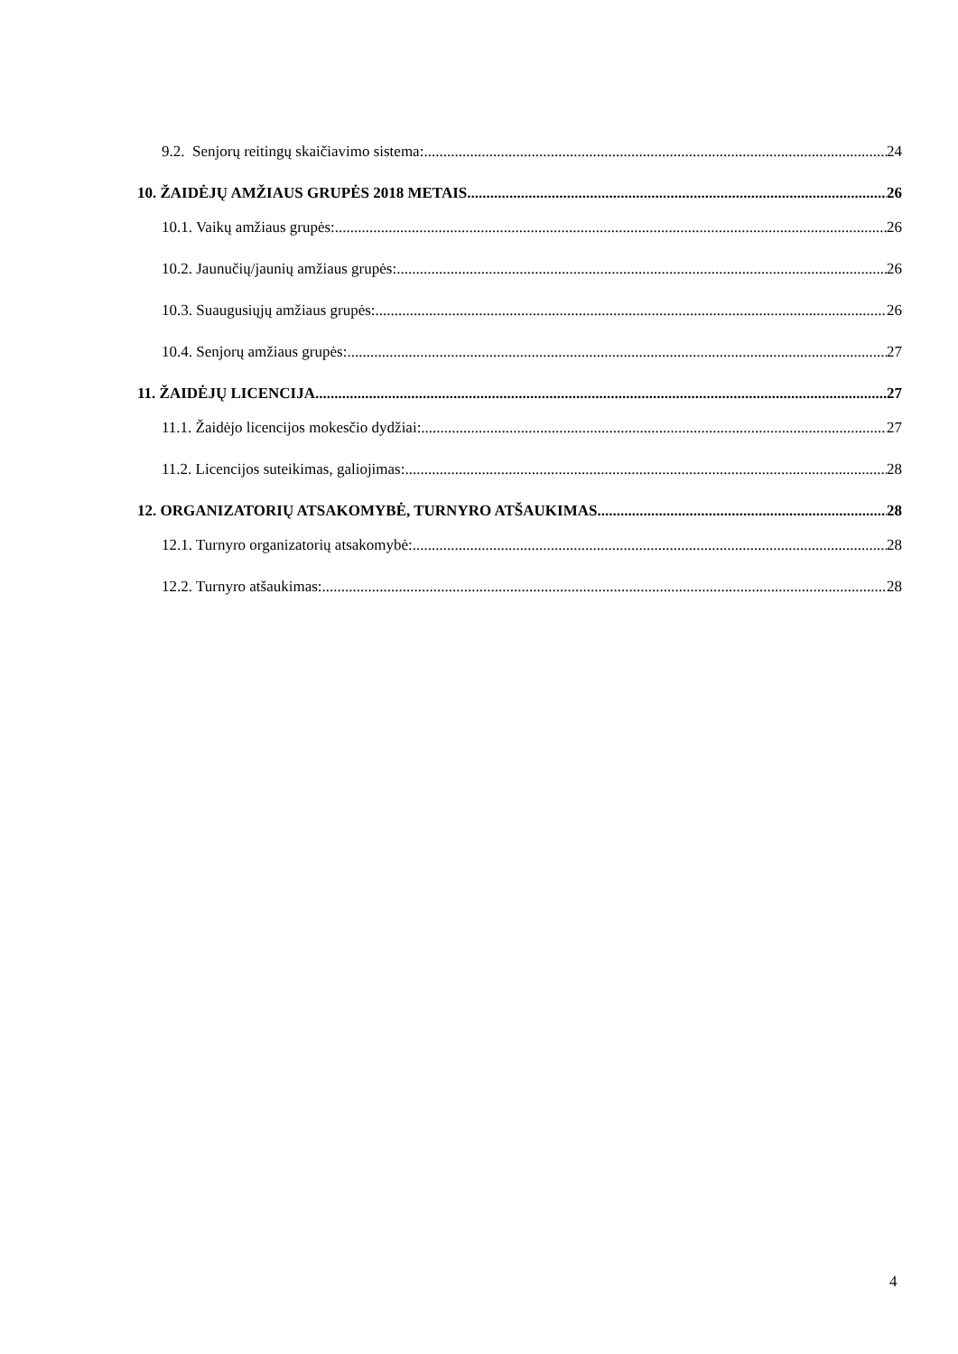9.2. Senjorų reitingų skaičiavimo sistema: 24
10. ŽAIDĖJŲ AMŽIAUS GRUPĖS 2018 METAIS 26
10.1. Vaikų amžiaus grupės: 26
10.2. Jaunučių/jaunių amžiaus grupės: 26
10.3. Suaugusiųjų amžiaus grupės: 26
10.4. Senjorų amžiaus grupės: 27
11. ŽAIDĖJŲ LICENCIJA 27
11.1. Žaidėjo licencijos mokesčio dydžiai: 27
11.2. Licencijos suteikimas, galiojimas: 28
12. ORGANIZATORIŲ ATSAKOMYBĖ, TURNYRO ATŠAUKIMAS 28
12.1. Turnyro organizatorių atsakomybė: 28
12.2. Turnyro atšaukimas: 28
4